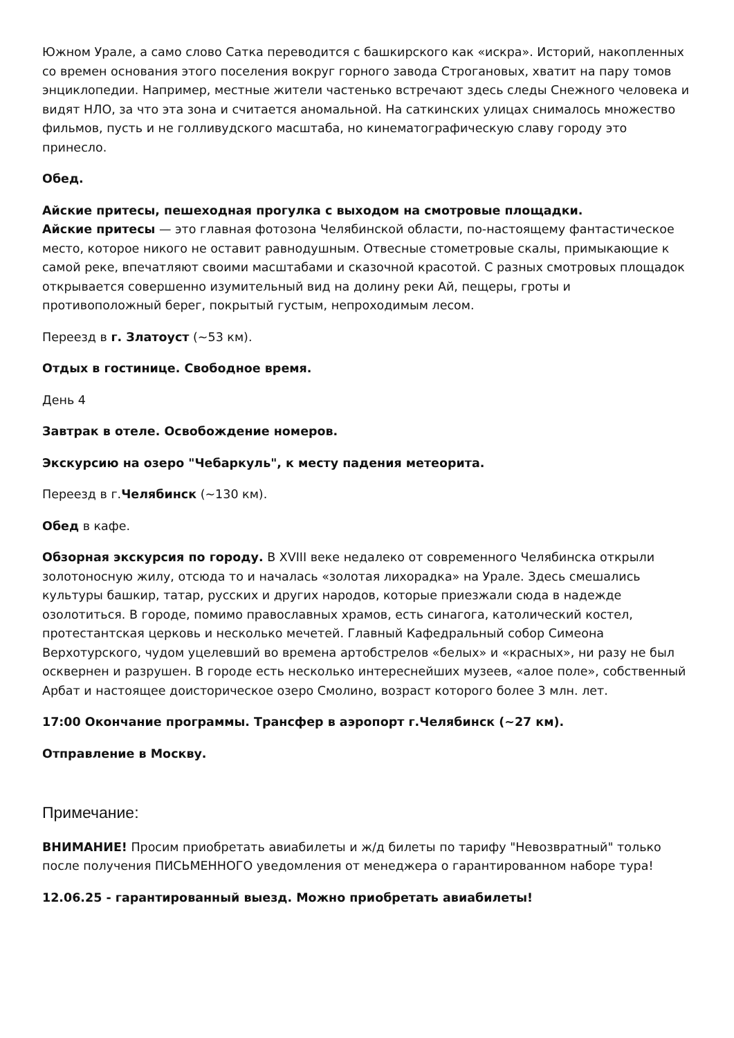Южном Урале, а само слово Сатка переводится с башкирского как «искра». Историй, накопленных со времен основания этого поселения вокруг горного завода Строгановых, хватит на пару томов энциклопедии. Например, местные жители частенько встречают здесь следы Снежного человека и видят НЛО, за что эта зона и считается аномальной. На саткинских улицах снималось множество фильмов, пусть и не голливудского масштаба, но кинематографическую славу городу это принесло.
Обед.
Айские притесы, пешеходная прогулка с выходом на смотровые площадки.
Айские притесы — это главная фотозона Челябинской области, по-настоящему фантастическое место, которое никого не оставит равнодушным. Отвесные стометровые скалы, примыкающие к самой реке, впечатляют своими масштабами и сказочной красотой. С разных смотровых площадок открывается совершенно изумительный вид на долину реки Ай, пещеры, гроты и противоположный берег, покрытый густым, непроходимым лесом.
Переезд в г. Златоуст (~53 км).
Отдых в гостинице. Свободное время.
День 4
Завтрак в отеле. Освобождение номеров.
Экскурсию на озеро "Чебаркуль", к месту падения метеорита.
Переезд в г.Челябинск (~130 км).
Обед в кафе.
Обзорная экскурсия по городу. В XVIII веке недалеко от современного Челябинска открыли золотоносную жилу, отсюда то и началась «золотая лихорадка» на Урале. Здесь смешались культуры башкир, татар, русских и других народов, которые приезжали сюда в надежде озолотиться. В городе, помимо православных храмов, есть синагога, католический костел, протестантская церковь и несколько мечетей. Главный Кафедральный собор Симеона Верхотурского, чудом уцелевший во времена артобстрелов «белых» и «красных», ни разу не был осквернен и разрушен. В городе есть несколько интереснейших музеев, «алое поле», собственный Арбат и настоящее доисторическое озеро Смолино, возраст которого более 3 млн. лет.
17:00 Окончание программы. Трансфер в аэропорт г.Челябинск (~27 км).
Отправление в Москву.
Примечание:
ВНИМАНИЕ! Просим приобретать авиабилеты и ж/д билеты по тарифу "Невозвратный" только после получения ПИСЬМЕННОГО уведомления от менеджера о гарантированном наборе тура!
12.06.25 - гарантированный выезд. Можно приобретать авиабилеты!